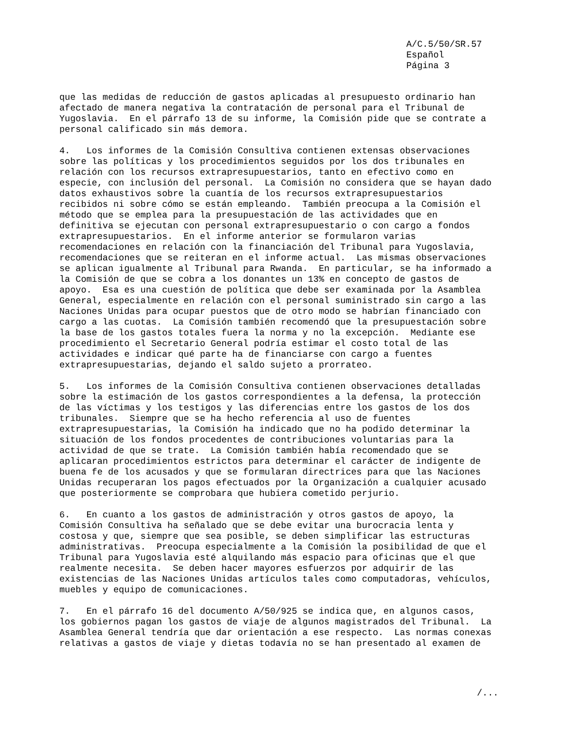A/C.5/50/SR.57
Español
Página 3
que las medidas de reducción de gastos aplicadas al presupuesto ordinario han afectado de manera negativa la contratación de personal para el Tribunal de Yugoslavia. En el párrafo 13 de su informe, la Comisión pide que se contrate a personal calificado sin más demora.
4. Los informes de la Comisión Consultiva contienen extensas observaciones sobre las políticas y los procedimientos seguidos por los dos tribunales en relación con los recursos extrapresupuestarios, tanto en efectivo como en especie, con inclusión del personal. La Comisión no considera que se hayan dado datos exhaustivos sobre la cuantía de los recursos extrapresupuestarios recibidos ni sobre cómo se están empleando. También preocupa a la Comisión el método que se emplea para la presupuestación de las actividades que en definitiva se ejecutan con personal extrapresupuestario o con cargo a fondos extrapresupuestarios. En el informe anterior se formularon varias recomendaciones en relación con la financiación del Tribunal para Yugoslavia, recomendaciones que se reiteran en el informe actual. Las mismas observaciones se aplican igualmente al Tribunal para Rwanda. En particular, se ha informado a la Comisión de que se cobra a los donantes un 13% en concepto de gastos de apoyo. Esa es una cuestión de política que debe ser examinada por la Asamblea General, especialmente en relación con el personal suministrado sin cargo a las Naciones Unidas para ocupar puestos que de otro modo se habrían financiado con cargo a las cuotas. La Comisión también recomendó que la presupuestación sobre la base de los gastos totales fuera la norma y no la excepción. Mediante ese procedimiento el Secretario General podría estimar el costo total de las actividades e indicar qué parte ha de financiarse con cargo a fuentes extrapresupuestarias, dejando el saldo sujeto a prorrateo.
5. Los informes de la Comisión Consultiva contienen observaciones detalladas sobre la estimación de los gastos correspondientes a la defensa, la protección de las víctimas y los testigos y las diferencias entre los gastos de los dos tribunales. Siempre que se ha hecho referencia al uso de fuentes extrapresupuestarias, la Comisión ha indicado que no ha podido determinar la situación de los fondos procedentes de contribuciones voluntarias para la actividad de que se trate. La Comisión también había recomendado que se aplicaran procedimientos estrictos para determinar el carácter de indigente de buena fe de los acusados y que se formularan directrices para que las Naciones Unidas recuperaran los pagos efectuados por la Organización a cualquier acusado que posteriormente se comprobara que hubiera cometido perjurio.
6. En cuanto a los gastos de administración y otros gastos de apoyo, la Comisión Consultiva ha señalado que se debe evitar una burocracia lenta y costosa y que, siempre que sea posible, se deben simplificar las estructuras administrativas. Preocupa especialmente a la Comisión la posibilidad de que el Tribunal para Yugoslavia esté alquilando más espacio para oficinas que el que realmente necesita. Se deben hacer mayores esfuerzos por adquirir de las existencias de las Naciones Unidas artículos tales como computadoras, vehículos, muebles y equipo de comunicaciones.
7. En el párrafo 16 del documento A/50/925 se indica que, en algunos casos, los gobiernos pagan los gastos de viaje de algunos magistrados del Tribunal. La Asamblea General tendría que dar orientación a ese respecto. Las normas conexas relativas a gastos de viaje y dietas todavía no se han presentado al examen de
/...